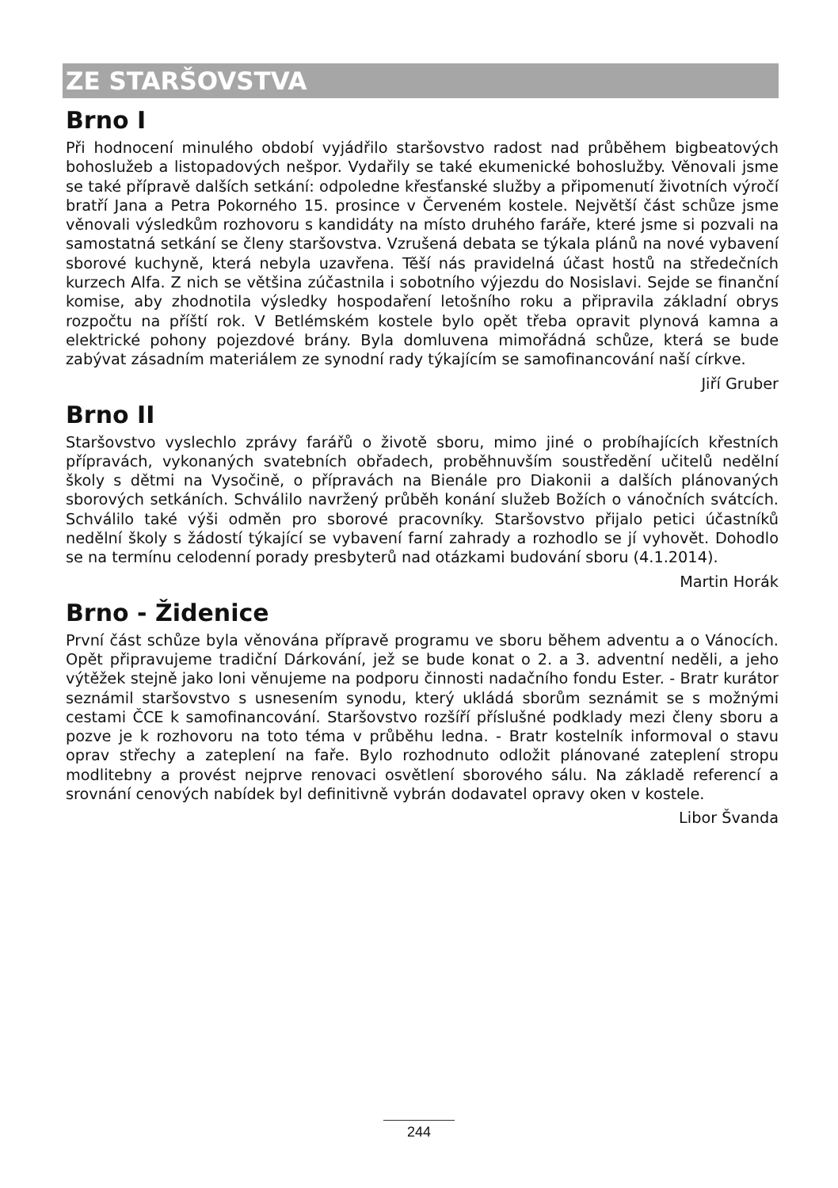ZE STARŠOVSTVA
Brno I
Při hodnocení minulého období vyjádřilo staršovstvo radost nad průběhem bigbeatových bohoslužeb a listopadových nešpor. Vydařily se také ekumenické bohoslužby. Věnovali jsme se také přípravě dalších setkání: odpoledne křesťanské služby a připomenutí životních výročí bratří Jana a Petra Pokorného 15. prosince v Červeném kostele. Největší část schůze jsme věnovali výsledkům rozhovoru s kandidáty na místo druhého faráře, které jsme si pozvali na samostatná setkání se členy staršovstva. Vzrušená debata se týkala plánů na nové vybavení sborové kuchyně, která nebyla uzavřena. Těší nás pravidelná účast hostů na středečních kurzech Alfa. Z nich se většina zúčastnila i sobotního výjezdu do Nosislavi. Sejde se finanční komise, aby zhodnotila výsledky hospodaření letošního roku a připravila základní obrys rozpočtu na příští rok. V Betlémském kostele bylo opět třeba opravit plynová kamna a elektrické pohony pojezdové brány. Byla domluvena mimořádná schůze, která se bude zabývat zásadním materiálem ze synodní rady týkajícím se samofinancování naší církve.
Jiří Gruber
Brno II
Staršovstvo vyslechlo zprávy farářů o životě sboru, mimo jiné o probíhajících křestních přípravách, vykonaných svatebních obřadech, proběhnuvším soustředění učitelů nedělní školy s dětmi na Vysočině, o přípravách na Bienále pro Diakonii a dalších plánovaných sborových setkáních. Schválilo navržený průběh konání služeb Božích o vánočních svátcích. Schválilo také výši odměn pro sborové pracovníky. Staršovstvo přijalo petici účastníků nedělní školy s žádostí týkající se vybavení farní zahrady a rozhodlo se jí vyhovět. Dohodlo se na termínu celodenní porady presbyterů nad otázkami budování sboru (4.1.2014).
Martin Horák
Brno - Židenice
První část schůze byla věnována přípravě programu ve sboru během adventu a o Vánocích. Opět připravujeme tradiční Dárkování, jež se bude konat o 2. a 3. adventní neděli, a jeho výtěžek stejně jako loni věnujeme na podporu činnosti nadačního fondu Ester. - Bratr kurátor seznámil staršovstvo s usnesením synodu, který ukládá sborům seznámit se s možnými cestami ČCE k samofinancování. Staršovstvo rozšíří příslušné podklady mezi členy sboru a pozve je k rozhovoru na toto téma v průběhu ledna. - Bratr kostelník informoval o stavu oprav střechy a zateplení na faře. Bylo rozhodnuto odložit plánované zateplení stropu modlitebny a provést nejprve renovaci osvětlení sborového sálu. Na základě referencí a srovnání cenových nabídek byl definitivně vybrán dodavatel opravy oken v kostele.
Libor Švanda
244